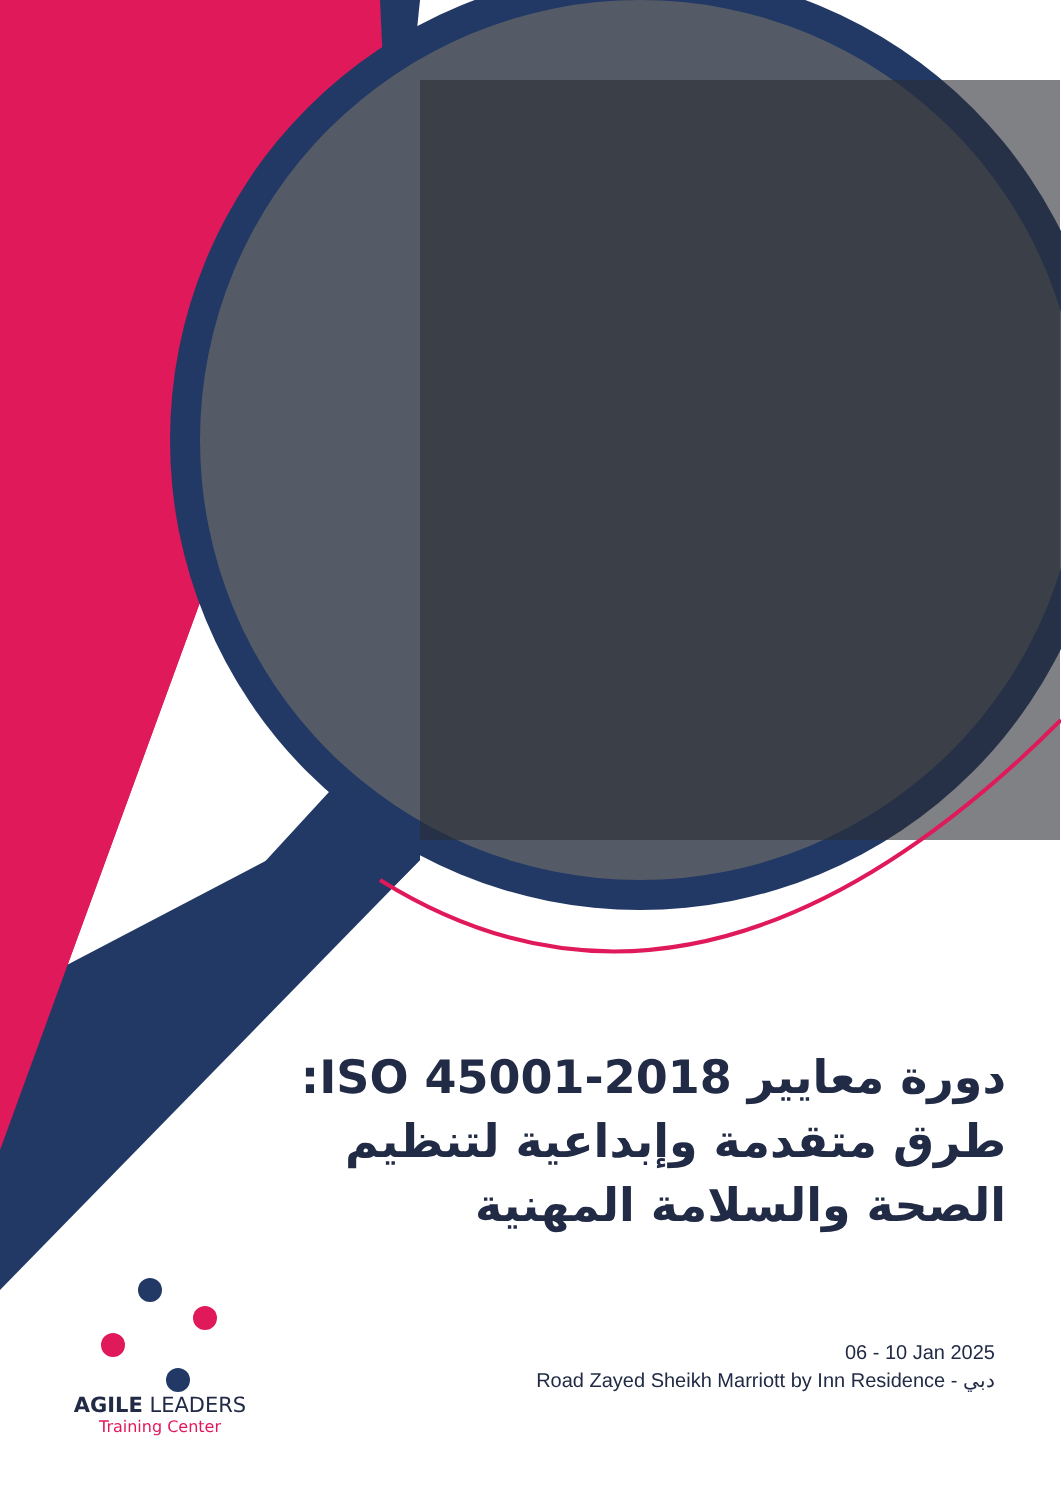دورة معايير ISO 45001-2018: طرق متقدمة وإبداعية لتنظيم الصحة والسلامة المهنية
06 - 10 Jan 2025
Road Zayed Sheikh Marriott by Inn Residence - دبي
AGILE LEADERS
Training Center